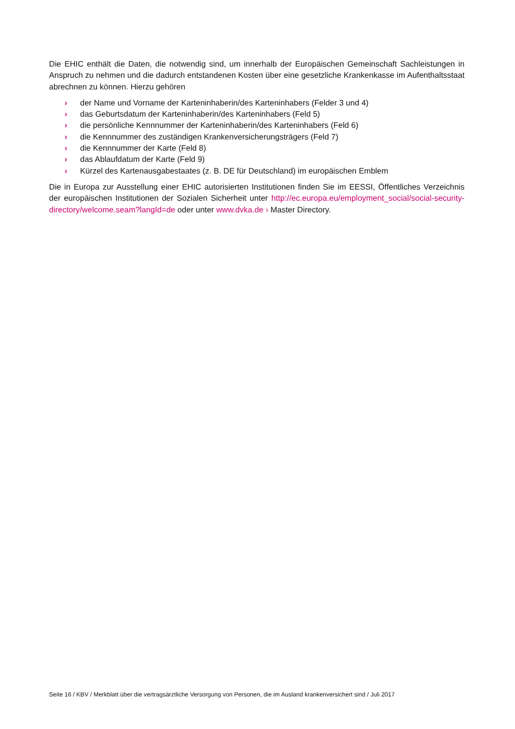Die EHIC enthält die Daten, die notwendig sind, um innerhalb der Europäischen Gemeinschaft Sachleistungen in Anspruch zu nehmen und die dadurch entstandenen Kosten über eine gesetzliche Krankenkasse im Aufenthaltsstaat abrechnen zu können. Hierzu gehören
› der Name und Vorname der Karteninhaberin/des Karteninhabers (Felder 3 und 4)
› das Geburtsdatum der Karteninhaberin/des Karteninhabers (Feld 5)
› die persönliche Kennnummer der Karteninhaberin/des Karteninhabers (Feld 6)
› die Kennnummer des zuständigen Krankenversicherungsträgers (Feld 7)
› die Kennnummer der Karte (Feld 8)
› das Ablaufdatum der Karte (Feld 9)
› Kürzel des Kartenausgabestaates (z. B. DE für Deutschland) im europäischen Emblem
Die in Europa zur Ausstellung einer EHIC autorisierten Institutionen finden Sie im EESSI, Öffentliches Verzeichnis der europäischen Institutionen der Sozialen Sicherheit unter http://ec.europa.eu/employment_social/social-security-directory/welcome.seam?langId=de oder unter www.dvka.de › Master Directory.
Seite 16 / KBV / Merkblatt über die vertragsärztliche Versorgung von Personen, die im Ausland krankenversichert sind / Juli 2017